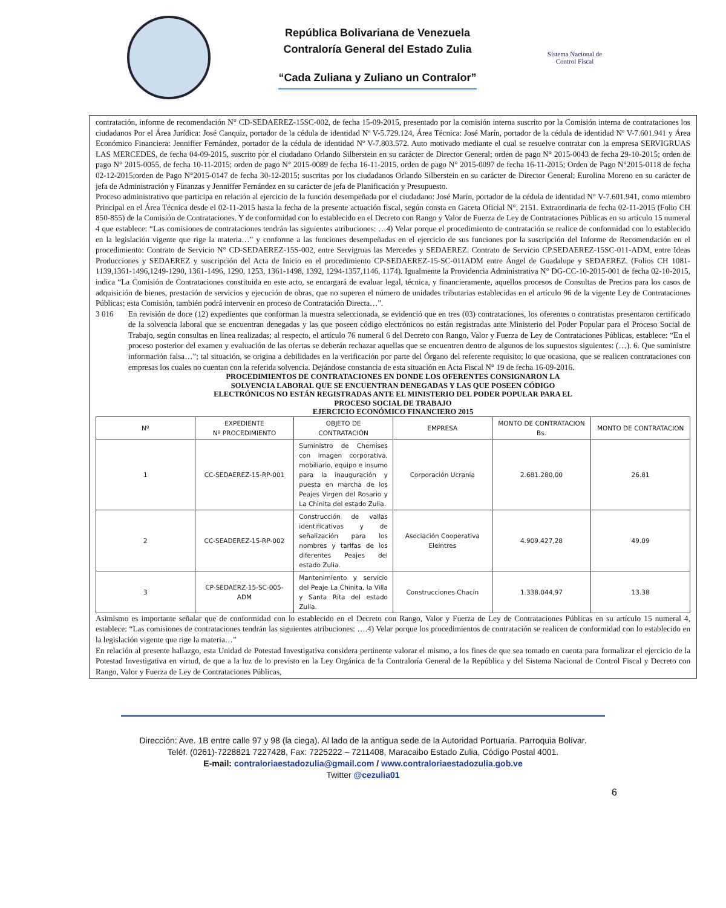República Bolivariana de Venezuela
Contraloría General del Estado Zulia
“Cada Zuliana y Zuliano un Contralor”
Sistema Nacional de Control Fiscal
contratación, informe de recomendación N° CD-SEDAEREZ-15SC-002, de fecha 15-09-2015, presentado por la comisión interna suscrito por la Comisión interna de contrataciones los ciudadanos Por el Área Jurídica: José Canquiz, portador de la cédula de identidad Nº V-5.729.124, Área Técnica: José Marín, portador de la cédula de identidad Nº V-7.601.941 y Área Económico Financiera: Jenniffer Fernández, portador de la cédula de identidad Nº V-7.803.572. Auto motivado mediante el cual se resuelve contratar con la empresa SERVIGRUAS LAS MERCEDES, de fecha 04-09-2015, suscrito por el ciudadano Orlando Silberstein en su carácter de Director General; orden de pago N° 2015-0043 de fecha 29-10-2015; orden de pago N° 2015-0055, de fecha 10-11-2015; orden de pago N° 2015-0089 de fecha 16-11-2015, orden de pago N° 2015-0097 de fecha 16-11-2015; Orden de Pago N°2015-0118 de fecha 02-12-2015;orden de Pago N°2015-0147 de fecha 30-12-2015; suscritas por los ciudadanos Orlando Silberstein en su carácter de Director General; Eurolina Moreno en su carácter de jefa de Administración y Finanzas y Jenniffer Fernández en su carácter de jefa de Planificación y Presupuesto.
Proceso administrativo que participa en relación al ejercicio de la función desempeñada por el ciudadano: José Marín, portador de la cédula de identidad N° V-7.601.941, como miembro Principal en el Área Técnica desde el 02-11-2015 hasta la fecha de la presente actuación fiscal, según consta en Gaceta Oficial N°. 2151. Extraordinaria de fecha 02-11-2015 (Folio CH 850-855) de la Comisión de Contrataciones. Y de conformidad con lo establecido en el Decreto con Rango y Valor de Fuerza de Ley de Contrataciones Públicas en su artículo 15 numeral 4 que establece: “Las comisiones de contrataciones tendrán las siguientes atribuciones: …4) Velar porque el procedimiento de contratación se realice de conformidad con lo establecido en la legislación vigente que rige la materia…” y conforme a las funciones desempeñadas en el ejercicio de sus funciones por la suscripción del Informe de Recomendación en el procedimiento: Contrato de Servicio N° CD-SEDAEREZ-15S-002, entre Servigruas las Mercedes y SEDAEREZ. Contrato de Servicio CP.SEDAEREZ-15SC-011-ADM, entre Ideas Producciones y SEDAEREZ y suscripción del Acta de Inicio en el procedimiento CP-SEDAEREZ-15-SC-011ADM entre Ángel de Guadalupe y SEDAEREZ. (Folios CH 1081-1139,1361-1496,1249-1290, 1361-1496, 1290, 1253, 1361-1498, 1392, 1294-1357,1146, 1174). Igualmente la Providencia Administrativa N° DG-CC-10-2015-001 de fecha 02-10-2015, indica “La Comisión de Contrataciones constituida en este acto, se encargará de evaluar legal, técnica, y financieramente, aquellos procesos de Consultas de Precios para los casos de adquisición de bienes, prestación de servicios y ejecución de obras, que no superen el número de unidades tributarias establecidas en el artículo 96 de la vigente Ley de Contrataciones Públicas; esta Comisión, también podrá intervenir en proceso de Contratación Directa…”.
3 016 En revisión de doce (12) expedientes que conforman la muestra seleccionada, se evidenció que en tres (03) contrataciones, los oferentes o contratistas presentaron certificado de la solvencia laboral que se encuentran denegadas y las que poseen código electrónicos no están registradas ante Ministerio del Poder Popular para el Proceso Social de Trabajo, según consultas en línea realizadas; al respecto, el artículo 76 numeral 6 del Decreto con Rango, Valor y Fuerza de Ley de Contrataciones Públicas, establece: “En el proceso posterior del examen y evaluación de las ofertas se deberán rechazar aquellas que se encuentren dentro de algunos de los supuestos siguientes: (…). 6. Que suministre información falsa…”; tal situación, se origina a debilidades en la verificación por parte del Órgano del referente requisito; lo que ocasiona, que se realicen contrataciones con empresas los cuales no cuentan con la referida solvencia. Dejándose constancia de esta situación en Acta Fiscal N° 19 de fecha 16-09-2016.
PROCEDIMIENTOS DE CONTRATACIONES EN DONDE LOS OFERENTES CONSIGNARON LA
SOLVENCIA LABORAL QUE SE ENCUENTRAN DENEGADAS Y LAS QUE POSEEN CÓDIGO
ELECTRÓNICOS NO ESTÁN REGISTRADAS ANTE EL MINISTERIO DEL PODER POPULAR PARA EL
PROCESO SOCIAL DE TRABAJO
EJERCICIO ECONÓMICO FINANCIERO 2015
| Nº | EXPEDIENTE Nº PROCEDIMIENTO | OBJETO DE CONTRATACIÓN | EMPRESA | MONTO DE CONTRATACION Bs. | MONTO DE CONTRATACION |
| --- | --- | --- | --- | --- | --- |
| 1 | CC-SEDAEREZ-15-RP-001 | Suministro de Chemises con imagen corporativa, mobiliario, equipo e insumo para la inauguración y puesta en marcha de los Peajes Virgen del Rosario y La Chinita del estado Zulia. | Corporación Ucrania | 2.681.280,00 | 26.81 |
| 2 | CC-SEADEREZ-15-RP-002 | Construcción de vallas identificativas y de señalización para los nombres y tarifas de los diferentes Peajes del estado Zulia. | Asociación Cooperativa Eleintres | 4.909.427,28 | 49.09 |
| 3 | CP-SEDAERZ-15-SC-005-ADM | Mantenimiento y servicio del Peaje La Chinita, la Villa y Santa Rita del estado Zulia. | Construcciones Chacín | 1.338.044,97 | 13.38 |
Asimismo es importante señalar que de conformidad con lo establecido en el Decreto con Rango, Valor y Fuerza de Ley de Contrataciones Públicas en su artículo 15 numeral 4, establece: “Las comisiones de contrataciones tendrán las siguientes atribuciones: ….4) Velar porque los procedimientos de contratación se realicen de conformidad con lo establecido en la legislación vigente que rige la materia…”
En relación al presente hallazgo, esta Unidad de Potestad Investigativa considera pertinente valorar el mismo, a los fines de que sea tomado en cuenta para formalizar el ejercicio de la Potestad Investigativa en virtud, de que a la luz de lo previsto en la Ley Orgánica de la Contraloría General de la República y del Sistema Nacional de Control Fiscal y Decreto con Rango, Valor y Fuerza de Ley de Contrataciones Públicas,
Dirección: Ave. 1B entre calle 97 y 98 (la ciega). Al lado de la antigua sede de la Autoridad Portuaria. Parroquia Bolívar.
Teléf. (0261)-7228821 7227428, Fax: 7225222 – 7211408, Maracaibo Estado Zulia, Código Postal 4001.
E-mail: contraloriaestadozulia@gmail.com / www.contraloriaestadozulia.gob.ve
Twitter @cezulia01
6